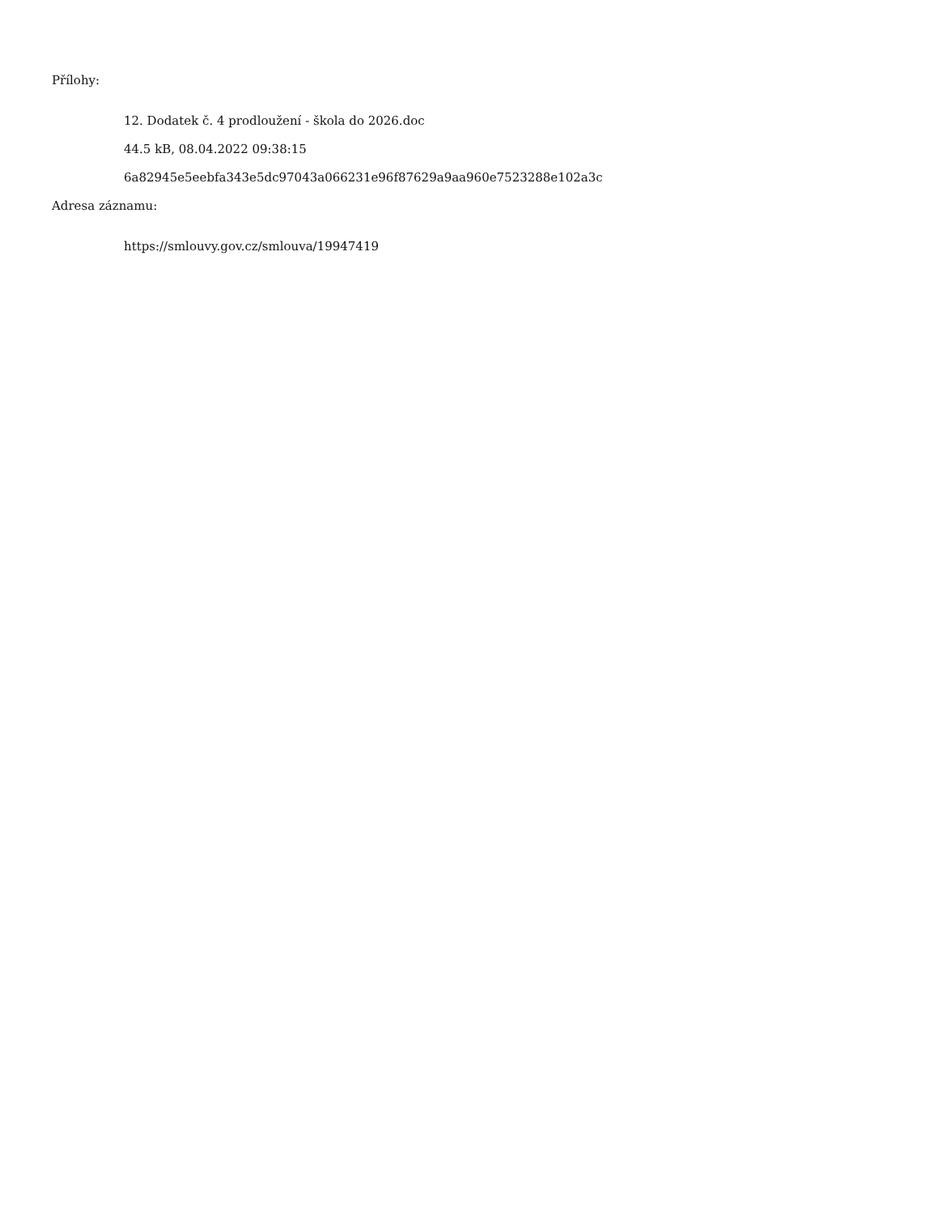Přílohy:
12. Dodatek č. 4 prodloužení - škola do 2026.doc
44.5 kB, 08.04.2022 09:38:15
6a82945e5eebfa343e5dc97043a066231e96f87629a9aa960e7523288e102a3c
Adresa záznamu:
https://smlouvy.gov.cz/smlouva/19947419